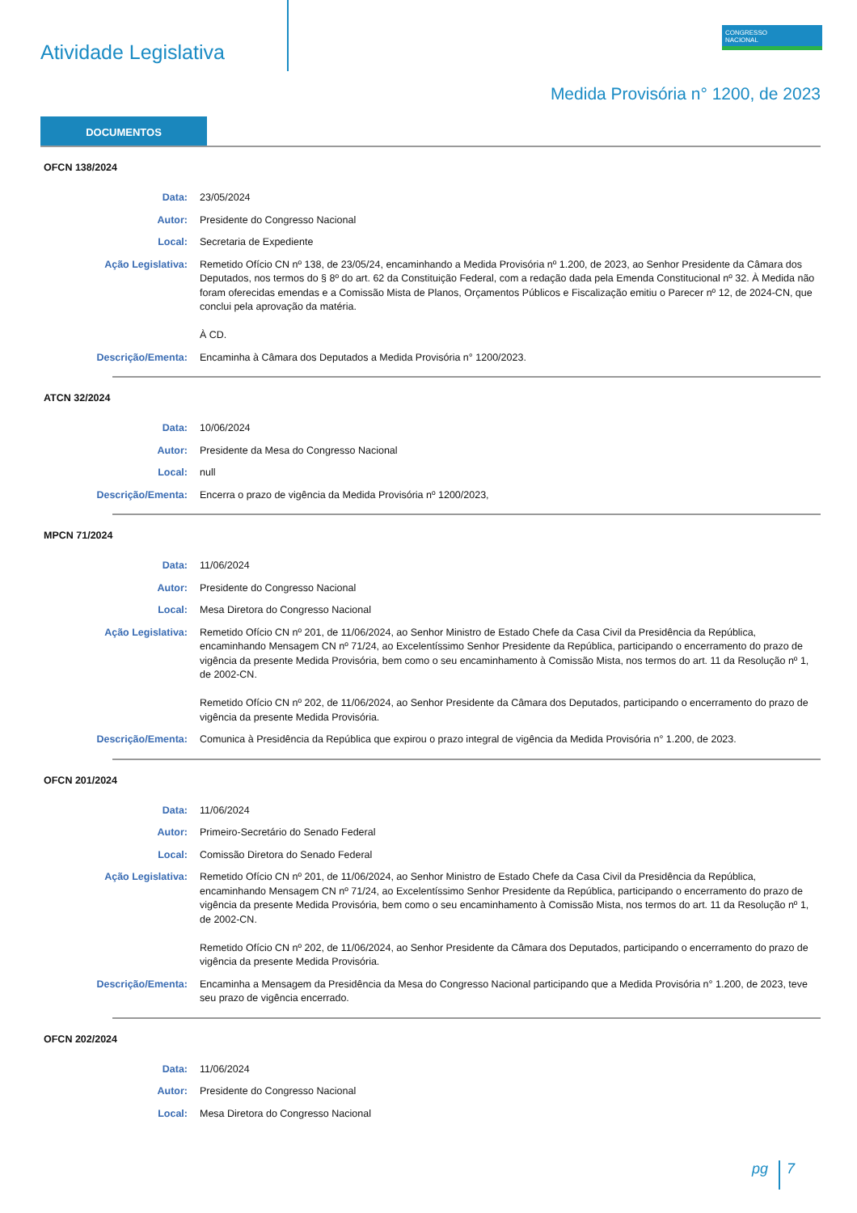Atividade Legislativa
CONGRESSO
NACIONAL
Medida Provisória n° 1200, de 2023
DOCUMENTOS
OFCN 138/2024
Data: 23/05/2024
Autor: Presidente do Congresso Nacional
Local: Secretaria de Expediente
Ação Legislativa: Remetido Ofício CN nº 138, de 23/05/24, encaminhando a Medida Provisória nº 1.200, de 2023, ao Senhor Presidente da Câmara dos Deputados, nos termos do § 8º do art. 62 da Constituição Federal, com a redação dada pela Emenda Constitucional nº 32. À Medida não foram oferecidas emendas e a Comissão Mista de Planos, Orçamentos Públicos e Fiscalização emitiu o Parecer nº 12, de 2024-CN, que conclui pela aprovação da matéria.
À CD.
Descrição/Ementa: Encaminha à Câmara dos Deputados a Medida Provisória n° 1200/2023.
ATCN 32/2024
Data: 10/06/2024
Autor: Presidente da Mesa do Congresso Nacional
Local: null
Descrição/Ementa: Encerra o prazo de vigência da Medida Provisória nº 1200/2023,
MPCN 71/2024
Data: 11/06/2024
Autor: Presidente do Congresso Nacional
Local: Mesa Diretora do Congresso Nacional
Ação Legislativa: Remetido Ofício CN nº 201, de 11/06/2024, ao Senhor Ministro de Estado Chefe da Casa Civil da Presidência da República, encaminhando Mensagem CN nº 71/24, ao Excelentíssimo Senhor Presidente da República, participando o encerramento do prazo de vigência da presente Medida Provisória, bem como o seu encaminhamento à Comissão Mista, nos termos do art. 11 da Resolução nº 1, de 2002-CN.
Remetido Ofício CN nº 202, de 11/06/2024, ao Senhor Presidente da Câmara dos Deputados, participando o encerramento do prazo de vigência da presente Medida Provisória.
Descrição/Ementa: Comunica à Presidência da República que expirou o prazo integral de vigência da Medida Provisória n° 1.200, de 2023.
OFCN 201/2024
Data: 11/06/2024
Autor: Primeiro-Secretário do Senado Federal
Local: Comissão Diretora do Senado Federal
Ação Legislativa: Remetido Ofício CN nº 201, de 11/06/2024, ao Senhor Ministro de Estado Chefe da Casa Civil da Presidência da República, encaminhando Mensagem CN nº 71/24, ao Excelentíssimo Senhor Presidente da República, participando o encerramento do prazo de vigência da presente Medida Provisória, bem como o seu encaminhamento à Comissão Mista, nos termos do art. 11 da Resolução nº 1, de 2002-CN.
Remetido Ofício CN nº 202, de 11/06/2024, ao Senhor Presidente da Câmara dos Deputados, participando o encerramento do prazo de vigência da presente Medida Provisória.
Descrição/Ementa: Encaminha a Mensagem da Presidência da Mesa do Congresso Nacional participando que a Medida Provisória n° 1.200, de 2023, teve seu prazo de vigência encerrado.
OFCN 202/2024
Data: 11/06/2024
Autor: Presidente do Congresso Nacional
Local: Mesa Diretora do Congresso Nacional
pg 7